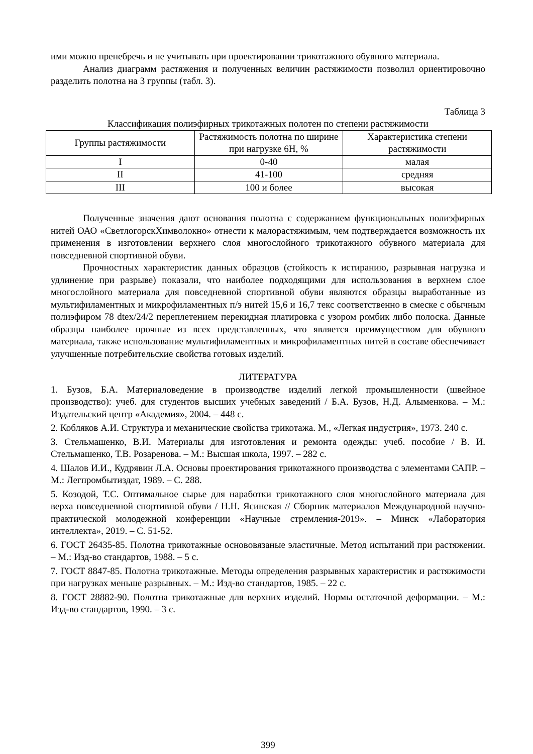ими можно пренебречь и не учитывать при проектировании трикотажного обувного материала.
Анализ диаграмм растяжения и полученных величин растяжимости позволил ориентировочно разделить полотна на 3 группы (табл. 3).
Таблица 3
Классификация полиэфирных трикотажных полотен по степени растяжимости
| Группы растяжимости | Растяжимость полотна по ширине при нагрузке 6Н, % | Характеристика степени растяжимости |
| I | 0-40 | малая |
| II | 41-100 | средняя |
| III | 100 и более | высокая |
Полученные значения дают основания полотна с содержанием функциональных полиэфирных нитей ОАО «СветлогорскХимволокно» отнести к малорастяжимым, чем подтверждается возможность их применения в изготовлении верхнего слоя многослойного трикотажного обувного материала для повседневной спортивной обуви.
Прочностных характеристик данных образцов (стойкость к истиранию, разрывная нагрузка и удлинение при разрыве) показали, что наиболее подходящими для использования в верхнем слое многослойного материала для повседневной спортивной обуви являются образцы выработанные из мультифиламентных и микрофиламентных п/э нитей 15,6 и 16,7 текс соответственно в смеске с обычным полиэфиром 78 dtex/24/2 переплетением перекидная платировка с узором ромбик либо полоска. Данные образцы наиболее прочные из всех представленных, что является преимуществом для обувного материала, также использование мультифиламентных и микрофиламентных нитей в составе обеспечивает улучшенные потребительские свойства готовых изделий.
ЛИТЕРАТУРА
1. Бузов, Б.А. Материаловедение в производстве изделий легкой промышленности (швейное производство): учеб. для студентов высших учебных заведений / Б.А. Бузов, Н.Д. Алыменкова. – М.: Издательский центр «Академия», 2004. – 448 с.
2. Кобляков А.И. Структура и механические свойства трикотажа. М., «Легкая индустрия», 1973. 240 с.
3. Стельмашенко, В.И. Материалы для изготовления и ремонта одежды: учеб. пособие / В. И. Стельмашенко, Т.В. Розаренова. – М.: Высшая школа, 1997. – 282 с.
4. Шалов И.И., Кудрявин Л.А. Основы проектирования трикотажного производства с элементами САПР. – М.: Легпромбытиздат, 1989. – С. 288.
5. Козодой, Т.С. Оптимальное сырье для наработки трикотажного слоя многослойного материала для верха повседневной спортивной обуви / Н.Н. Ясинская // Сборник материалов Международной научно-практической молодежной конференции «Научные стремления-2019». – Минск «Лаборатория интеллекта», 2019. – С. 51-52.
6. ГОСТ 26435-85. Полотна трикотажные основовязаные эластичные. Метод испытаний при растяжении. – М.: Изд-во стандартов, 1988. – 5 с.
7. ГОСТ 8847-85. Полотна трикотажные. Методы определения разрывных характеристик и растяжимости при нагрузках меньше разрывных. – М.: Изд-во стандартов, 1985. – 22 с.
8. ГОСТ 28882-90. Полотна трикотажные для верхних изделий. Нормы остаточной деформации. – М.: Изд-во стандартов, 1990. – 3 с.
399